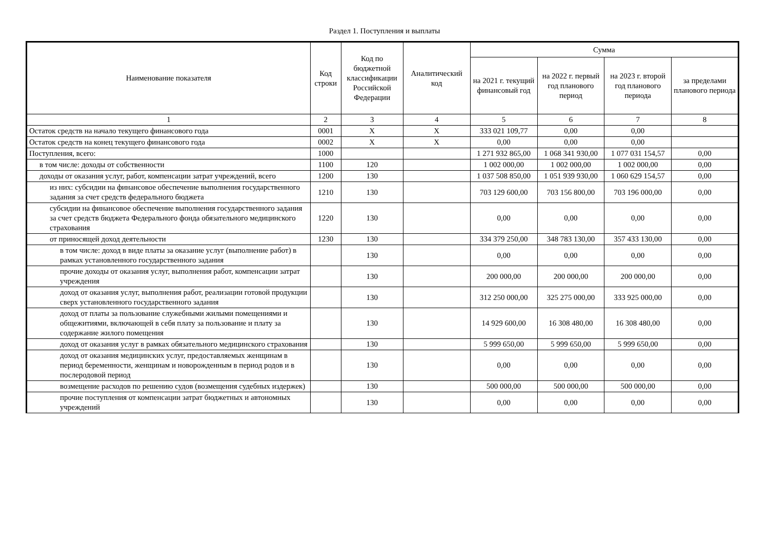Раздел 1. Поступления и выплаты
| Наименование показателя | Код строки | Код по бюджетной классификации Российской Федерации | Аналитический код | Сумма | | | |
| --- | --- | --- | --- | --- | --- | --- | --- |
| | | | | на 2021 г. текущий финансовый год | на 2022 г. первый год планового период | на 2023 г. второй год планового периода | за пределами планового периода |
| 1 | 2 | 3 | 4 | 5 | 6 | 7 | 8 |
| Остаток средств на начало текущего финансового года | 0001 | X | X | 333 021 109,77 | 0,00 | 0,00 | |
| Остаток средств на конец текущего финансового года | 0002 | X | X | 0,00 | 0,00 | 0,00 | |
| Поступления, всего: | 1000 | | | 1 271 932 865,00 | 1 068 341 930,00 | 1 077 031 154,57 | 0,00 |
| в том числе: доходы от собственности | 1100 | 120 | | 1 002 000,00 | 1 002 000,00 | 1 002 000,00 | 0,00 |
| доходы от оказания услуг, работ, компенсации затрат учреждений, всего | 1200 | 130 | | 1 037 508 850,00 | 1 051 939 930,00 | 1 060 629 154,57 | 0,00 |
| из них: субсидии на финансовое обеспечение выполнения государственного задания за счет средств федерального бюджета | 1210 | 130 | | 703 129 600,00 | 703 156 800,00 | 703 196 000,00 | 0,00 |
| субсидии на финансовое обеспечение выполнения государственного задания за счет средств бюджета Федерального фонда обязательного медицинского страхования | 1220 | 130 | | 0,00 | 0,00 | 0,00 | 0,00 |
| от приносящей доход деятельности | 1230 | 130 | | 334 379 250,00 | 348 783 130,00 | 357 433 130,00 | 0,00 |
| в том числе: доход в виде платы за оказание услуг (выполнение работ) в рамках установленного государственного задания | | 130 | | 0,00 | 0,00 | 0,00 | 0,00 |
| прочие доходы от оказания услуг, выполнения работ, компенсации затрат учреждения | | 130 | | 200 000,00 | 200 000,00 | 200 000,00 | 0,00 |
| доход от оказания услуг, выполнения работ, реализации готовой продукции сверх установленного государственного задания | | 130 | | 312 250 000,00 | 325 275 000,00 | 333 925 000,00 | 0,00 |
| доход от платы за пользование служебными жилыми помещениями и общежитиями, включающей в себя плату за пользование и плату за содержание жилого помещения | | 130 | | 14 929 600,00 | 16 308 480,00 | 16 308 480,00 | 0,00 |
| доход от оказания услуг в рамках обязательного медицинского страхования | | 130 | | 5 999 650,00 | 5 999 650,00 | 5 999 650,00 | 0,00 |
| доход от оказания медицинских услуг, предоставляемых женщинам в период беременности, женщинам и новорожденным в период родов и в послеродовой период | | 130 | | 0,00 | 0,00 | 0,00 | 0,00 |
| возмещение расходов по решению судов (возмещения судебных издержек) | | 130 | | 500 000,00 | 500 000,00 | 500 000,00 | 0,00 |
| прочие поступления от компенсации затрат бюджетных и автономных учреждений | | 130 | | 0,00 | 0,00 | 0,00 | 0,00 |